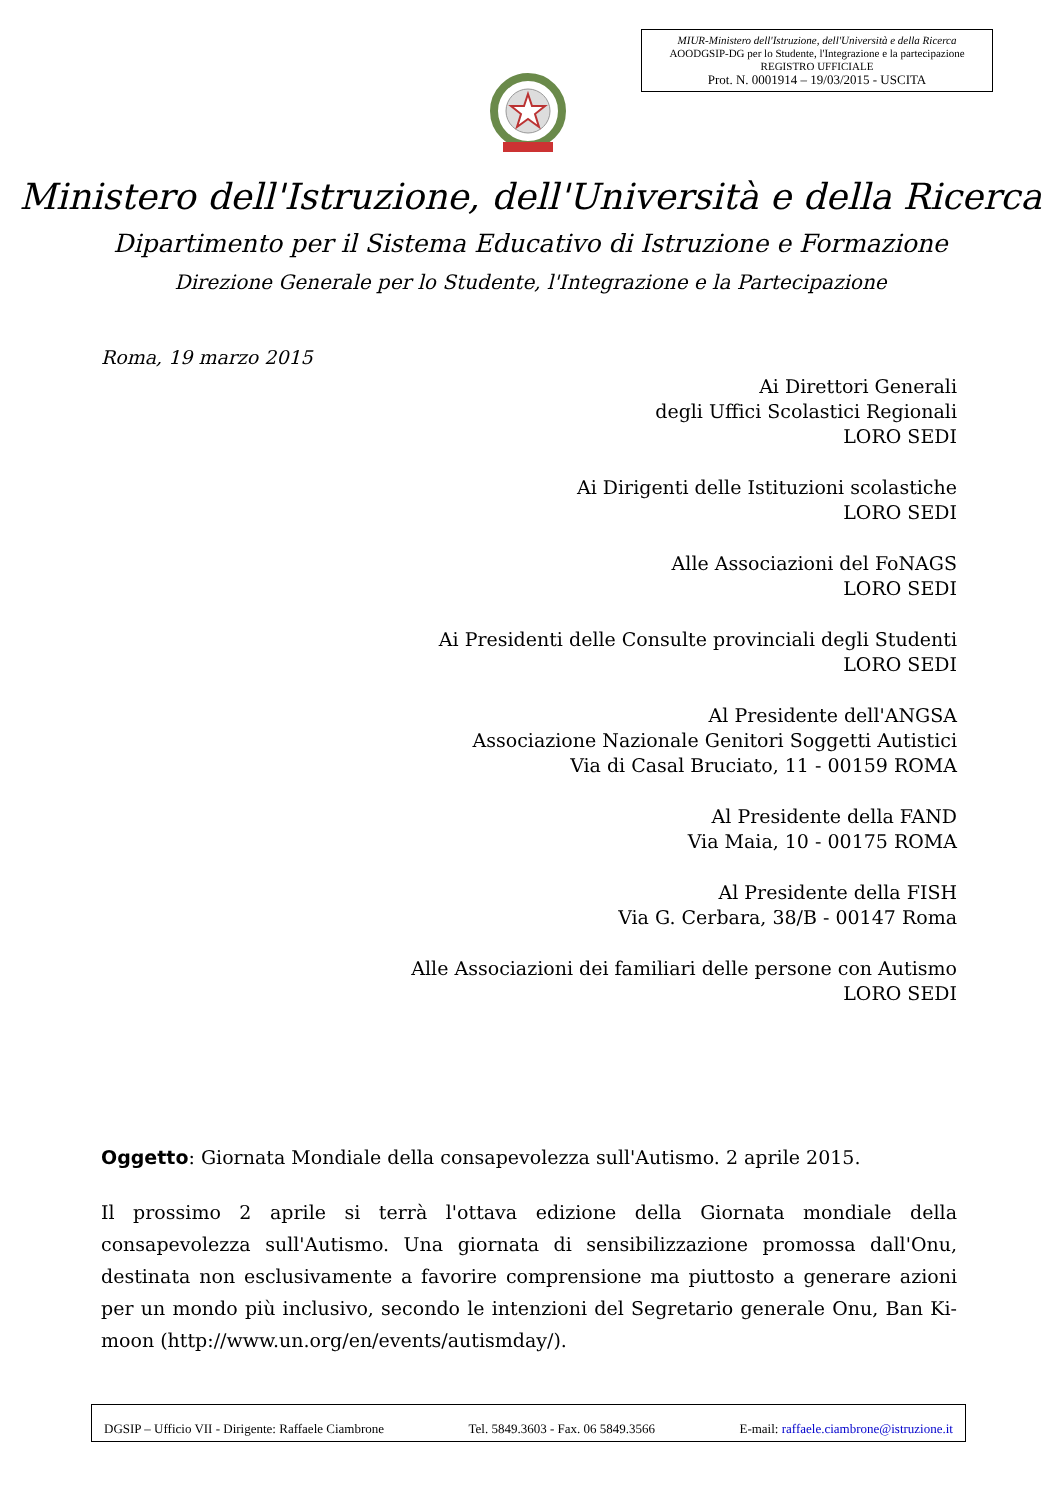MIUR-Ministero dell'Istruzione, dell'Università e della Ricerca
AOODGSIP-DG per lo Studente, l'Integrazione e la partecipazione
REGISTRO UFFICIALE
Prot. N. 0001914 – 19/03/2015 - USCITA
Ministero dell'Istruzione, dell'Università e della Ricerca
Dipartimento per il Sistema Educativo di Istruzione e Formazione
Direzione Generale per lo Studente, l'Integrazione e la Partecipazione
Roma, 19 marzo 2015
Ai Direttori Generali
degli Uffici Scolastici Regionali
LORO SEDI
Ai Dirigenti delle Istituzioni scolastiche
LORO SEDI
Alle Associazioni del FoNAGS
LORO SEDI
Ai Presidenti delle Consulte provinciali degli Studenti
LORO SEDI
Al Presidente dell'ANGSA
Associazione Nazionale Genitori Soggetti Autistici
Via di Casal Bruciato, 11 - 00159 ROMA
Al Presidente della FAND
Via Maia, 10 - 00175 ROMA
Al Presidente della FISH
Via G. Cerbara, 38/B - 00147 Roma
Alle Associazioni dei familiari delle persone con Autismo
LORO SEDI
Oggetto: Giornata Mondiale della consapevolezza sull'Autismo. 2 aprile 2015.
Il prossimo 2 aprile si terrà l'ottava edizione della Giornata mondiale della consapevolezza sull'Autismo. Una giornata di sensibilizzazione promossa dall'Onu, destinata non esclusivamente a favorire comprensione ma piuttosto a generare azioni per un mondo più inclusivo, secondo le intenzioni del Segretario generale Onu, Ban Ki-moon (http://www.un.org/en/events/autismday/).
DGSIP – Ufficio VII - Dirigente: Raffaele Ciambrone Tel. 5849.3603 - Fax. 06 5849.3566 E-mail: raffaele.ciambrone@istruzione.it